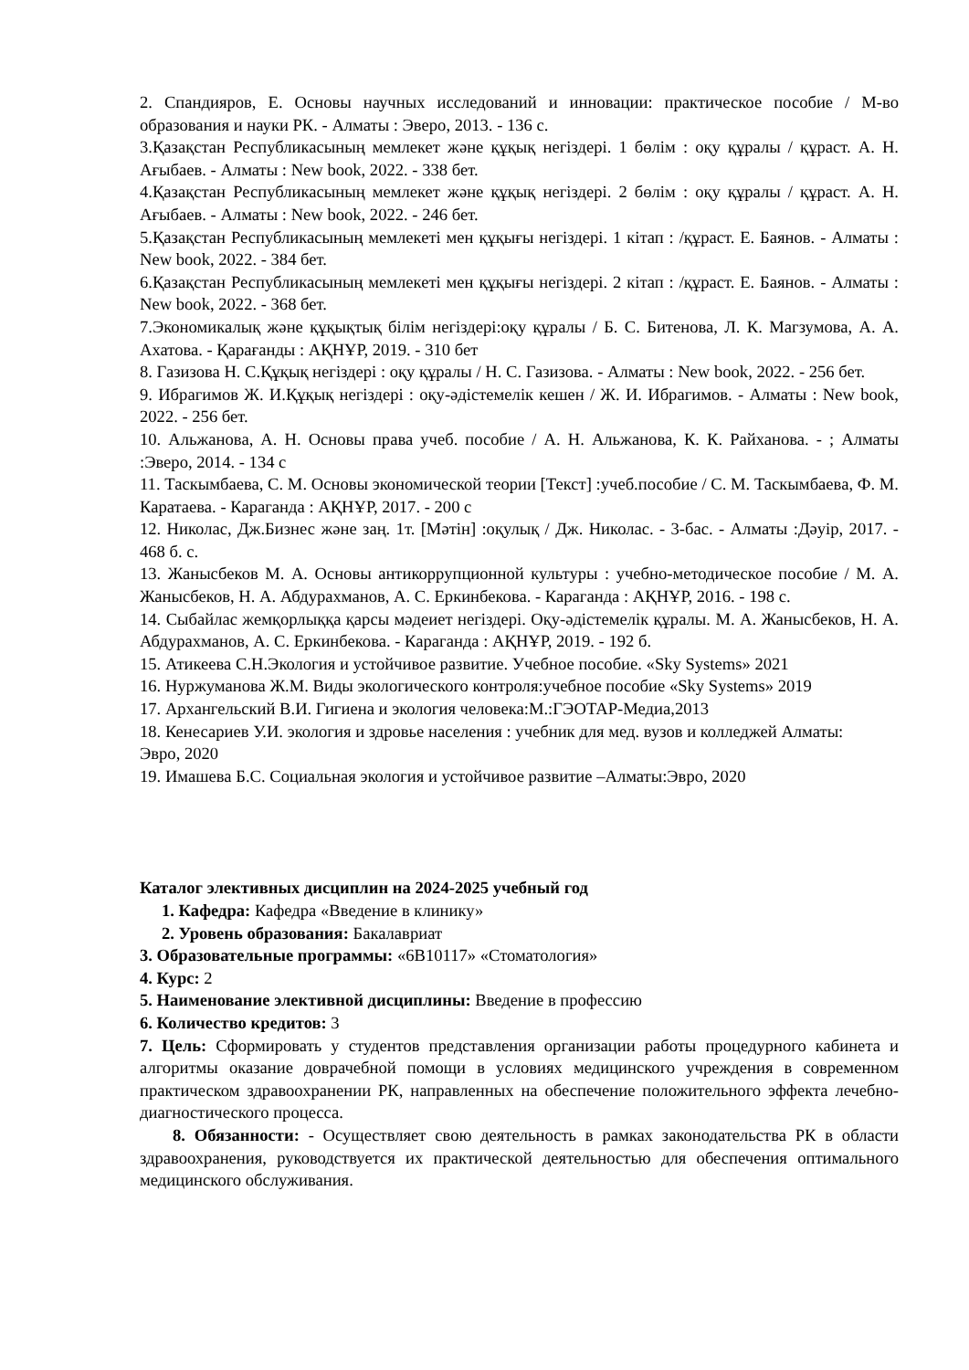2. Спандияров, Е. Основы научных исследований и инновации: практическое пособие / М-во образования и науки РК. - Алматы : Эверо, 2013. - 136 с.
3.Қазақстан Республикасының мемлекет және құқық негіздері. 1 бөлім : оқу құралы / құраст. А. Н. Ағыбаев. - Алматы : New book, 2022. - 338 бет.
4.Қазақстан Республикасының мемлекет және құқық негіздері. 2 бөлім : оқу құралы / құраст. А. Н. Ағыбаев. - Алматы : New book, 2022. - 246 бет.
5.Қазақстан Республикасының мемлекеті мен құқығы негіздері. 1 кітап : /құраст. Е. Баянов. - Алматы : New book, 2022. - 384 бет.
6.Қазақстан Республикасының мемлекеті мен құқығы негіздері. 2 кітап : /құраст. Е. Баянов. - Алматы : New book, 2022. - 368 бет.
7.Экономикалық және құқықтық білім негіздері:оқу құралы / Б. С. Битенова, Л. К. Магзумова, А. А. Ахатова. - Қарағанды : АҚНҰР, 2019. - 310 бет
8. Газизова Н. С.Құқық негіздері : оқу құралы / Н. С. Газизова. - Алматы : New book, 2022. - 256 бет.
9. Ибрагимов Ж. И.Құқық негіздері : оқу-әдістемелік кешен / Ж. И. Ибрагимов. - Алматы : New book, 2022. - 256 бет.
10. Альжанова, А. Н. Основы права учеб. пособие / А. Н. Альжанова, К. К. Райханова. - ; Алматы :Эверо, 2014. - 134 с
11. Таскымбаева, С. М. Основы экономической теории [Текст] :учеб.пособие / С. М. Таскымбаева, Ф. М. Каратаева. - Караганда : АҚНҰР, 2017. - 200 с
12. Николас, Дж.Бизнес және заң. 1т. [Мәтін] :оқулық / Дж. Николас. - 3-бас. - Алматы :Дәуір, 2017. - 468 б. с.
13. Жанысбеков М. А. Основы антикоррупционной культуры : учебно-методическое пособие / М. А. Жанысбеков, Н. А. Абдурахманов, А. С. Еркинбекова. - Караганда : АҚНҰР, 2016. - 198 с.
14. Сыбайлас жемқорлыққа қарсы мәдеиет негіздері. Оқу-әдістемелік құралы. М. А. Жанысбеков, Н. А. Абдурахманов, А. С. Еркинбекова. - Караганда : АҚНҰР, 2019. - 192 б.
15. Атикеева С.Н.Экология и устойчивое развитие. Учебное пособие. «Sky Systems» 2021
16. Нуржуманова Ж.М. Виды экологического контроля:учебное пособие «Sky Systems» 2019
17. Архангельский В.И. Гигиена и экология человека:М.:ГЭОТАР-Медиа,2013
18. Кенесариев У.И. экология и здровье населения : учебник для мед. вузов и колледжей Алматы:
Эвро, 2020
19. Имашева Б.С. Социальная экология и устойчивое развитие –Алматы:Эвро, 2020
Каталог элективных дисциплин на 2024-2025 учебный год
1. Кафедра: Кафедра «Введение в клинику»
2. Уровень образования: Бакалавриат
3. Образовательные программы: «6В10117» «Стоматология»
4. Курс: 2
5. Наименование элективной дисциплины: Введение в профессию
6. Количество кредитов: 3
7. Цель: Сформировать у студентов представления организации работы процедурного кабинета и алгоритмы оказание доврачебной помощи в условиях медицинского учреждения в современном практическом здравоохранении РК, направленных на обеспечение положительного эффекта лечебно-диагностического процесса.
8. Обязанности: - Осуществляет свою деятельность в рамках законодательства РК в области здравоохранения, руководствуется их практической деятельностью для обеспечения оптимального медицинского обслуживания.